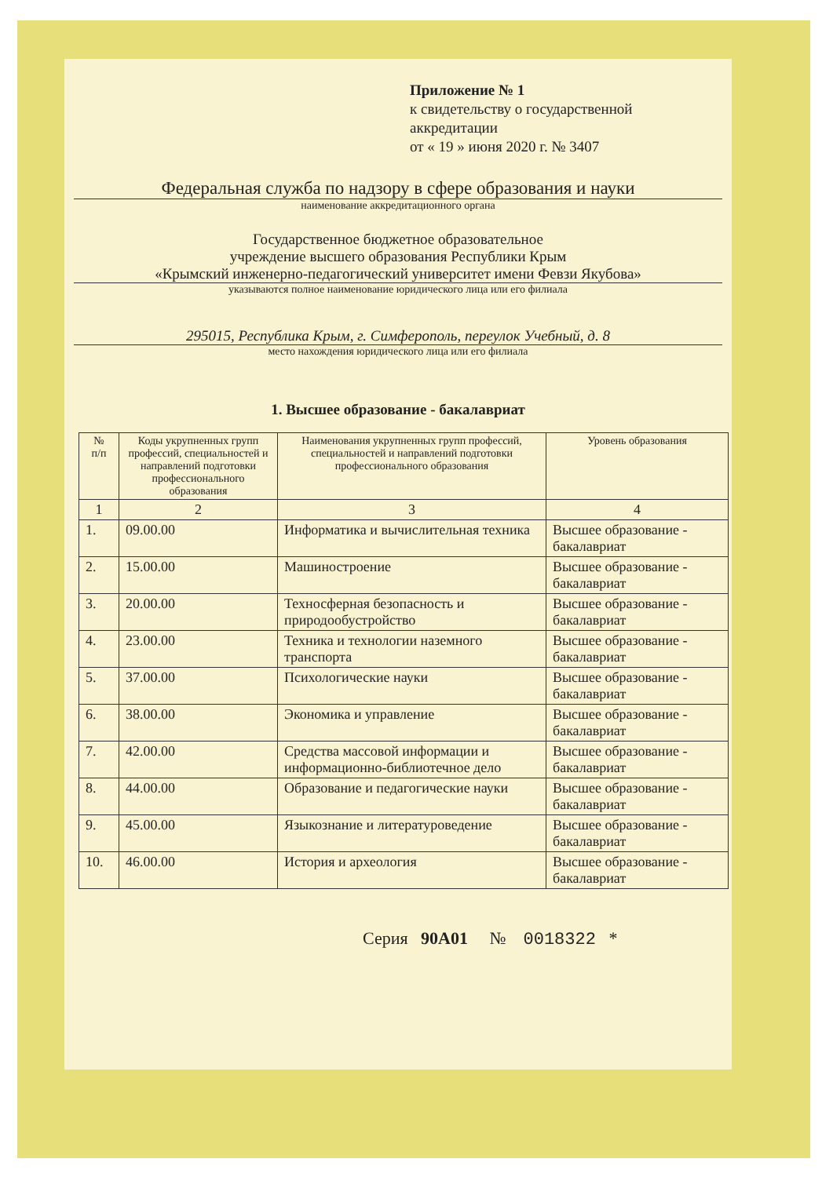Приложение № 1
к свидетельству о государственной
аккредитации
от « 19 » июня 2020 г. № 3407
Федеральная служба по надзору в сфере образования и науки
наименование аккредитационного органа
Государственное бюджетное образовательное
учреждение высшего образования Республики Крым
«Крымский инженерно-педагогический университет имени Февзи Якубова»
указываются полное наименование юридического лица или его филиала
295015, Республика Крым, г. Симферополь, переулок Учебный, д. 8
место нахождения юридического лица или его филиала
1. Высшее образование - бакалавриат
| № п/п | Коды укрупненных групп профессий, специальностей и направлений подготовки профессионального образования | Наименования укрупненных групп профессий, специальностей и направлений подготовки профессионального образования | Уровень образования |
| --- | --- | --- | --- |
| 1 | 2 | 3 | 4 |
| 1. | 09.00.00 | Информатика и вычислительная техника | Высшее образование - бакалавриат |
| 2. | 15.00.00 | Машиностроение | Высшее образование - бакалавриат |
| 3. | 20.00.00 | Техносферная безопасность и природообустройство | Высшее образование - бакалавриат |
| 4. | 23.00.00 | Техника и технологии наземного транспорта | Высшее образование - бакалавриат |
| 5. | 37.00.00 | Психологические науки | Высшее образование - бакалавриат |
| 6. | 38.00.00 | Экономика и управление | Высшее образование - бакалавриат |
| 7. | 42.00.00 | Средства массовой информации и информационно-библиотечное дело | Высшее образование - бакалавриат |
| 8. | 44.00.00 | Образование и педагогические науки | Высшее образование - бакалавриат |
| 9. | 45.00.00 | Языкознание и литературоведение | Высшее образование - бакалавриат |
| 10. | 46.00.00 | История и археология | Высшее образование - бакалавриат |
Серия 90А01 № 0018322 *